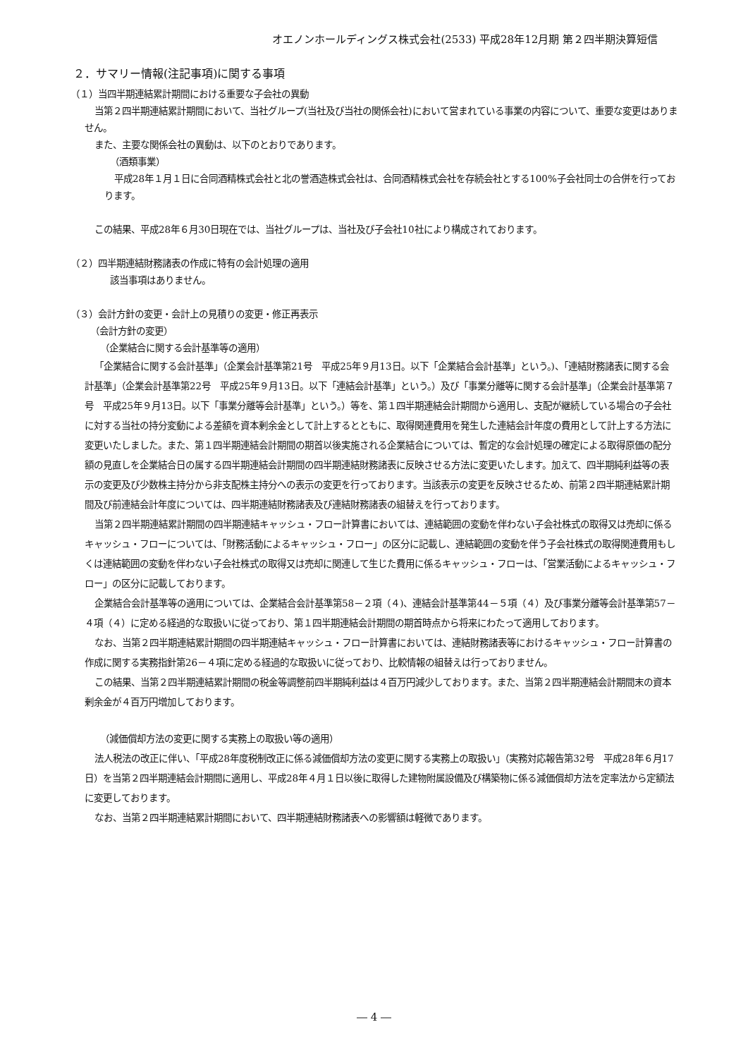オエノンホールディングス株式会社(2533) 平成28年12月期 第２四半期決算短信
２．サマリー情報(注記事項)に関する事項
（１）当四半期連結累計期間における重要な子会社の異動
当第２四半期連結累計期間において、当社グループ(当社及び当社の関係会社)において営まれている事業の内容について、重要な変更はありません。
また、主要な関係会社の異動は、以下のとおりであります。
（酒類事業）
平成28年１月１日に合同酒精株式会社と北の誉酒造株式会社は、合同酒精株式会社を存続会社とする100%子会社同士の合併を行っております。
この結果、平成28年６月30日現在では、当社グループは、当社及び子会社10社により構成されております。
（２）四半期連結財務諸表の作成に特有の会計処理の適用
該当事項はありません。
（３）会計方針の変更・会計上の見積りの変更・修正再表示
（会計方針の変更）
（企業結合に関する会計基準等の適用）
「企業結合に関する会計基準」（企業会計基準第21号　平成25年９月13日。以下「企業結合会計基準」という。)、「連結財務諸表に関する会計基準」（企業会計基準第22号　平成25年９月13日。以下「連結会計基準」という。）及び「事業分離等に関する会計基準」（企業会計基準第７号　平成25年９月13日。以下「事業分離等会計基準」という。）等を、第１四半期連結会計期間から適用し、支配が継続している場合の子会社に対する当社の持分変動による差額を資本剰余金として計上するとともに、取得関連費用を発生した連結会計年度の費用として計上する方法に変更いたしました。また、第１四半期連結会計期間の期首以後実施される企業結合については、暫定的な会計処理の確定による取得原価の配分額の見直しを企業結合日の属する四半期連結会計期間の四半期連結財務諸表に反映させる方法に変更いたします。加えて、四半期純利益等の表示の変更及び少数株主持分から非支配株主持分への表示の変更を行っております。当該表示の変更を反映させるため、前第２四半期連結累計期間及び前連結会計年度については、四半期連結財務諸表及び連結財務諸表の組替えを行っております。
当第２四半期連結累計期間の四半期連結キャッシュ・フロー計算書においては、連結範囲の変動を伴わない子会社株式の取得又は売却に係るキャッシュ・フローについては、「財務活動によるキャッシュ・フロー」の区分に記載し、連結範囲の変動を伴う子会社株式の取得関連費用もしくは連結範囲の変動を伴わない子会社株式の取得又は売却に関連して生じた費用に係るキャッシュ・フローは、「営業活動によるキャッシュ・フロー」の区分に記載しております。
企業結合会計基準等の適用については、企業結合会計基準第58－２項（４)、連結会計基準第44－５項（４）及び事業分離等会計基準第57－４項（４）に定める経過的な取扱いに従っており、第１四半期連結会計期間の期首時点から将来にわたって適用しております。
なお、当第２四半期連結累計期間の四半期連結キャッシュ・フロー計算書においては、連結財務諸表等におけるキャッシュ・フロー計算書の作成に関する実務指針第26－４項に定める経過的な取扱いに従っており、比較情報の組替えは行っておりません。
この結果、当第２四半期連結累計期間の税金等調整前四半期純利益は４百万円減少しております。また、当第２四半期連結会計期間末の資本剰余金が４百万円増加しております。
（減価償却方法の変更に関する実務上の取扱い等の適用）
法人税法の改正に伴い、「平成28年度税制改正に係る減価償却方法の変更に関する実務上の取扱い」（実務対応報告第32号　平成28年６月17日）を当第２四半期連結会計期間に適用し、平成28年４月１日以後に取得した建物附属設備及び構築物に係る減価償却方法を定率法から定額法に変更しております。
なお、当第２四半期連結累計期間において、四半期連結財務諸表への影響額は軽微であります。
― 4 ―